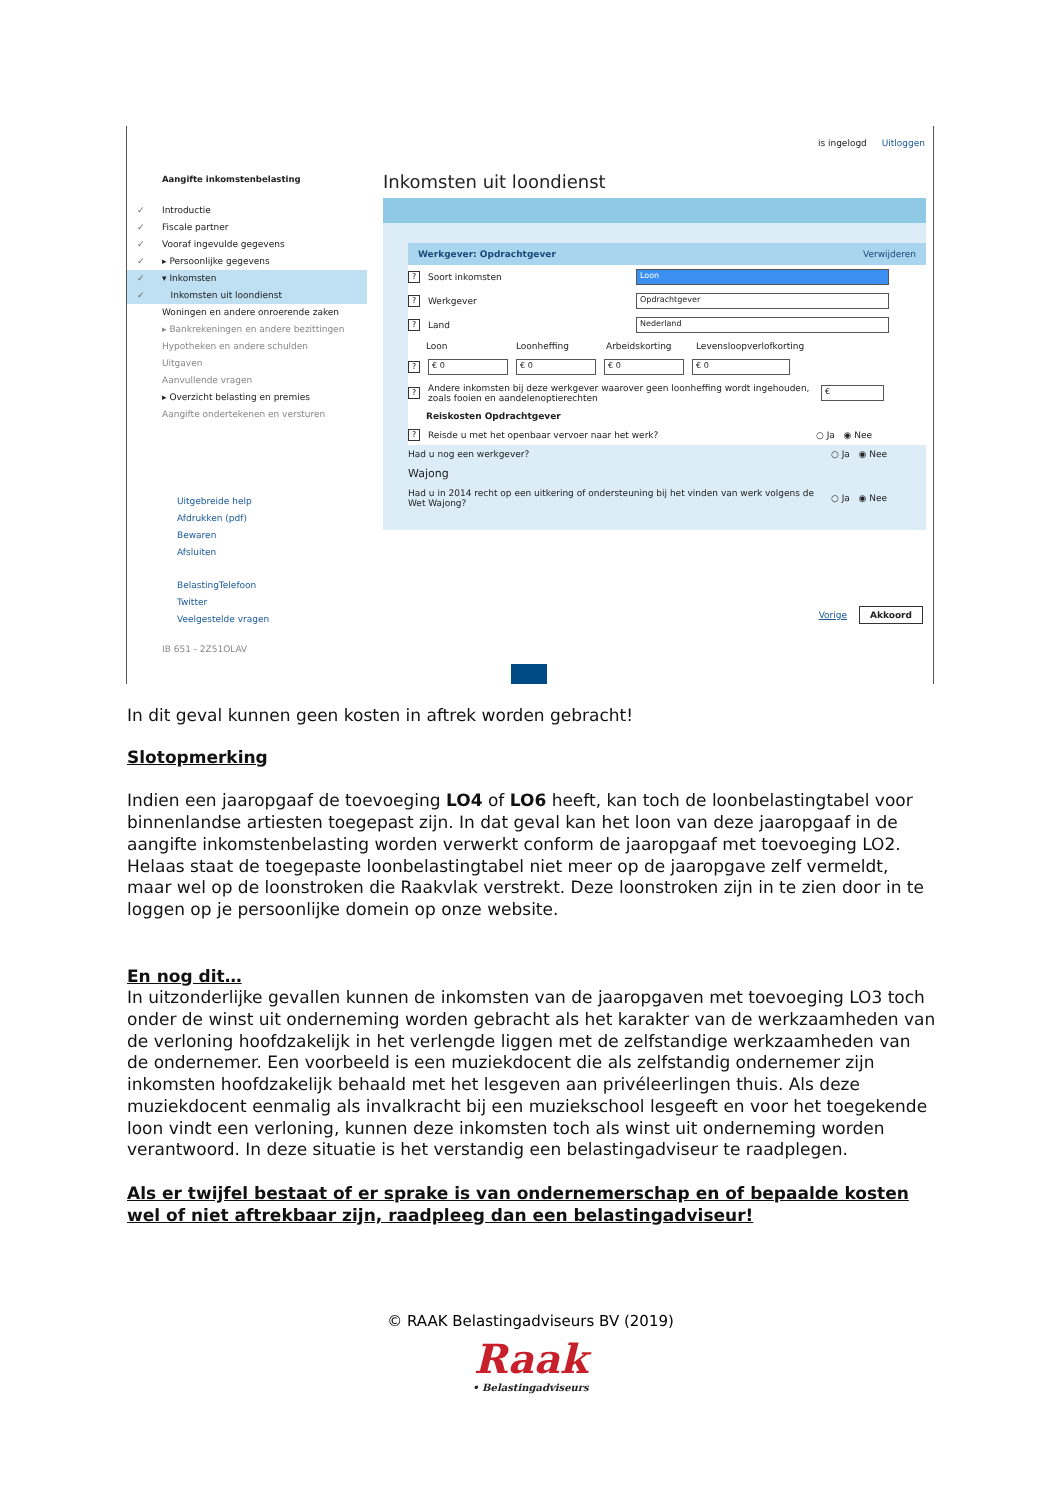is ingelogd Uitloggen
Aangifte inkomstenbelasting
✓ Introductie
✓ Fiscale partner
✓ Vooraf ingevulde gegevens
✓ ▸ Persoonlijke gegevens
✓ ▾ Inkomsten
✓ Inkomsten uit loondienst
Woningen en andere onroerende zaken
▸ Bankrekeningen en andere bezittingen
Hypotheken en andere schulden
Uitgaven
Aanvullende vragen
▸ Overzicht belasting en premies
Aangifte ondertekenen en versturen
Uitgebreide help
Afdrukken (pdf)
Bewaren
Afsluiten
BelastingTelefoon
Twitter
Veelgestelde vragen
IB 651 - 2Z51OLAV
Inkomsten uit loondienst
Werkgever: Opdrachtgever Verwijderen
? Soort inkomsten Loon
? Werkgever Opdrachtgever
? Land Nederland
Loon Loonheffing Arbeidskorting Levensloopverlofkorting
? € 0 € 0 € 0 € 0
? Andere inkomsten bij deze werkgever waarover geen loonheffing wordt ingehouden, zoals fooien en aandelenoptierechten €
Reiskosten Opdrachtgever
? Reisde u met het openbaar vervoer naar het werk? ○ Ja ◉ Nee
Had u nog een werkgever? ○ Ja ◉ Nee
Wajong
Had u in 2014 recht op een uitkering of ondersteuning bij het vinden van werk volgens de Wet Wajong? ○ Ja ◉ Nee
Vorige Akkoord
In dit geval kunnen geen kosten in aftrek worden gebracht!
Slotopmerking
Indien een jaaropgaaf de toevoeging LO4 of LO6 heeft, kan toch de loonbelastingtabel voor binnenlandse artiesten toegepast zijn. In dat geval kan het loon van deze jaaropgaaf in de aangifte inkomstenbelasting worden verwerkt conform de jaaropgaaf met toevoeging LO2. Helaas staat de toegepaste loonbelastingtabel niet meer op de jaaropgave zelf vermeldt, maar wel op de loonstroken die Raakvlak verstrekt. Deze loonstroken zijn in te zien door in te loggen op je persoonlijke domein op onze website.
En nog dit…
In uitzonderlijke gevallen kunnen de inkomsten van de jaaropgaven met toevoeging LO3 toch onder de winst uit onderneming worden gebracht als het karakter van de werkzaamheden van de verloning hoofdzakelijk in het verlengde liggen met de zelfstandige werkzaamheden van de ondernemer. Een voorbeeld is een muziekdocent die als zelfstandig ondernemer zijn inkomsten hoofdzakelijk behaald met het lesgeven aan privéleerlingen thuis. Als deze muziekdocent eenmalig als invalkracht bij een muziekschool lesgeeft en voor het toegekende loon vindt een verloning, kunnen deze inkomsten toch als winst uit onderneming worden verantwoord. In deze situatie is het verstandig een belastingadviseur te raadplegen.
Als er twijfel bestaat of er sprake is van ondernemerschap en of bepaalde kosten wel of niet aftrekbaar zijn, raadpleeg dan een belastingadviseur!
© RAAK Belastingadviseurs BV (2019)
Raak
• Belastingadviseurs